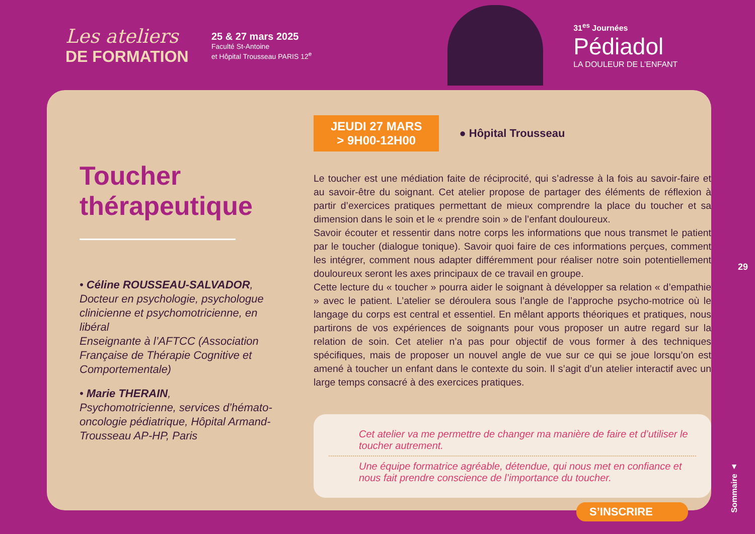Les ateliers
DE FORMATION
25 & 27 mars 2025
Faculté St-Antoine
et Hôpital Trousseau PARIS 12<sup>e</sup>
31<sup>es</sup> Journées
Pédiadol
LA DOULEUR DE L’ENFANT
Toucher thérapeutique
• Céline ROUSSEAU-SALVADOR,
Docteur en psychologie, psychologue clinicienne et psychomotricienne, en libéral
Enseignante à l’AFTCC (Association Française de Thérapie Cognitive et Comportementale)
• Marie THERAIN,
Psychomotricienne, services d’hémato-oncologie pédiatrique, Hôpital Armand-Trousseau AP-HP, Paris
JEUDI 27 MARS
> 9H00-12H00
● Hôpital Trousseau
Le toucher est une médiation faite de réciprocité, qui s’adresse à la fois au savoir-faire et au savoir-être du soignant. Cet atelier propose de partager des éléments de réflexion à partir d’exercices pratiques permettant de mieux comprendre la place du toucher et sa dimension dans le soin et le « prendre soin » de l’enfant douloureux.
Savoir écouter et ressentir dans notre corps les informations que nous transmet le patient par le toucher (dialogue tonique). Savoir quoi faire de ces informations perçues, comment les intégrer, comment nous adapter différemment pour réaliser notre soin potentiellement douloureux seront les axes principaux de ce travail en groupe.
Cette lecture du « toucher » pourra aider le soignant à développer sa relation « d’empathie » avec le patient. L’atelier se déroulera sous l’angle de l’approche psycho-motrice où le langage du corps est central et essentiel. En mêlant apports théoriques et pratiques, nous partirons de vos expériences de soignants pour vous proposer un autre regard sur la relation de soin. Cet atelier n’a pas pour objectif de vous former à des techniques spécifiques, mais de proposer un nouvel angle de vue sur ce qui se joue lorsqu’on est amené à toucher un enfant dans le contexte du soin. Il s’agit d’un atelier interactif avec un large temps consacré à des exercices pratiques.
Cet atelier va me permettre de changer ma manière de faire et d’utiliser le toucher autrement.
Une équipe formatrice agréable, détendue, qui nous met en confiance et nous fait prendre conscience de l’importance du toucher.
S’INSCRIRE
29
Sommaire ▲